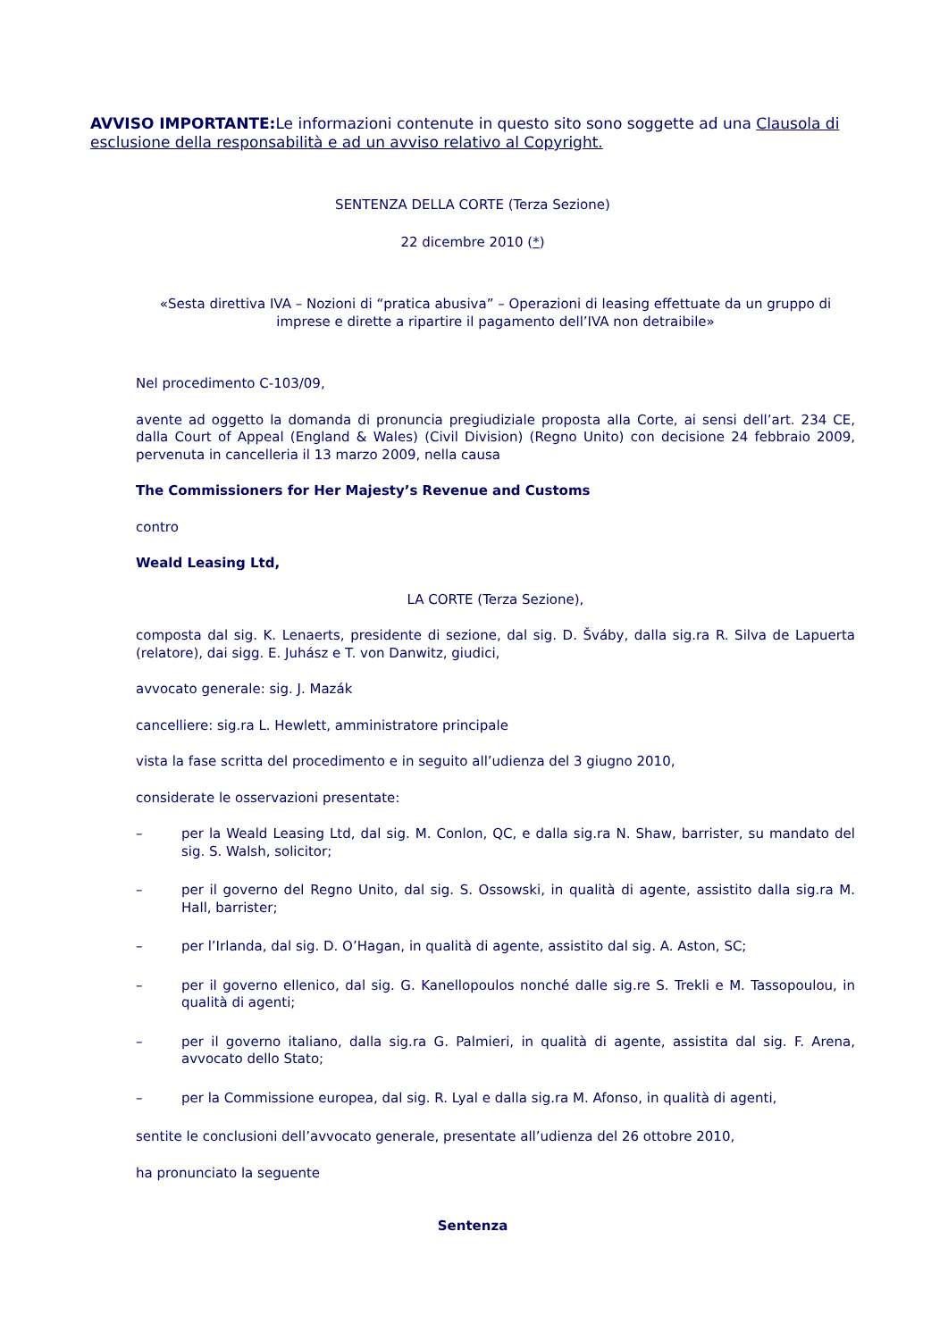AVVISO IMPORTANTE: Le informazioni contenute in questo sito sono soggette ad una Clausola di esclusione della responsabilità e ad un avviso relativo al Copyright.
SENTENZA DELLA CORTE (Terza Sezione)
22 dicembre 2010 (*)
«Sesta direttiva IVA – Nozioni di “pratica abusiva” – Operazioni di leasing effettuate da un gruppo di imprese e dirette a ripartire il pagamento dell’IVA non detraibile»
Nel procedimento C-103/09,
avente ad oggetto la domanda di pronuncia pregiudiziale proposta alla Corte, ai sensi dell’art. 234 CE, dalla Court of Appeal (England & Wales) (Civil Division) (Regno Unito) con decisione 24 febbraio 2009, pervenuta in cancelleria il 13 marzo 2009, nella causa
The Commissioners for Her Majesty’s Revenue and Customs
contro
Weald Leasing Ltd,
LA CORTE (Terza Sezione),
composta dal sig. K. Lenaerts, presidente di sezione, dal sig. D. Šváby, dalla sig.ra R. Silva de Lapuerta (relatore), dai sigg. E. Juhász e T. von Danwitz, giudici,
avvocato generale: sig. J. Mazák
cancelliere: sig.ra L. Hewlett, amministratore principale
vista la fase scritta del procedimento e in seguito all’udienza del 3 giugno 2010,
considerate le osservazioni presentate:
–
per la Weald Leasing Ltd, dal sig. M. Conlon, QC, e dalla sig.ra N. Shaw, barrister, su mandato del sig. S. Walsh, solicitor;
–
per il governo del Regno Unito, dal sig. S. Ossowski, in qualità di agente, assistito dalla sig.ra M. Hall, barrister;
–
per l’Irlanda, dal sig. D. O’Hagan, in qualità di agente, assistito dal sig. A. Aston, SC;
–
per il governo ellenico, dal sig. G. Kanellopoulos nonché dalle sig.re S. Trekli e M. Tassopoulou, in qualità di agenti;
–
per il governo italiano, dalla sig.ra G. Palmieri, in qualità di agente, assistita dal sig. F. Arena, avvocato dello Stato;
–
per la Commissione europea, dal sig. R. Lyal e dalla sig.ra M. Afonso, in qualità di agenti,
sentite le conclusioni dell’avvocato generale, presentate all’udienza del 26 ottobre 2010,
ha pronunciato la seguente
Sentenza